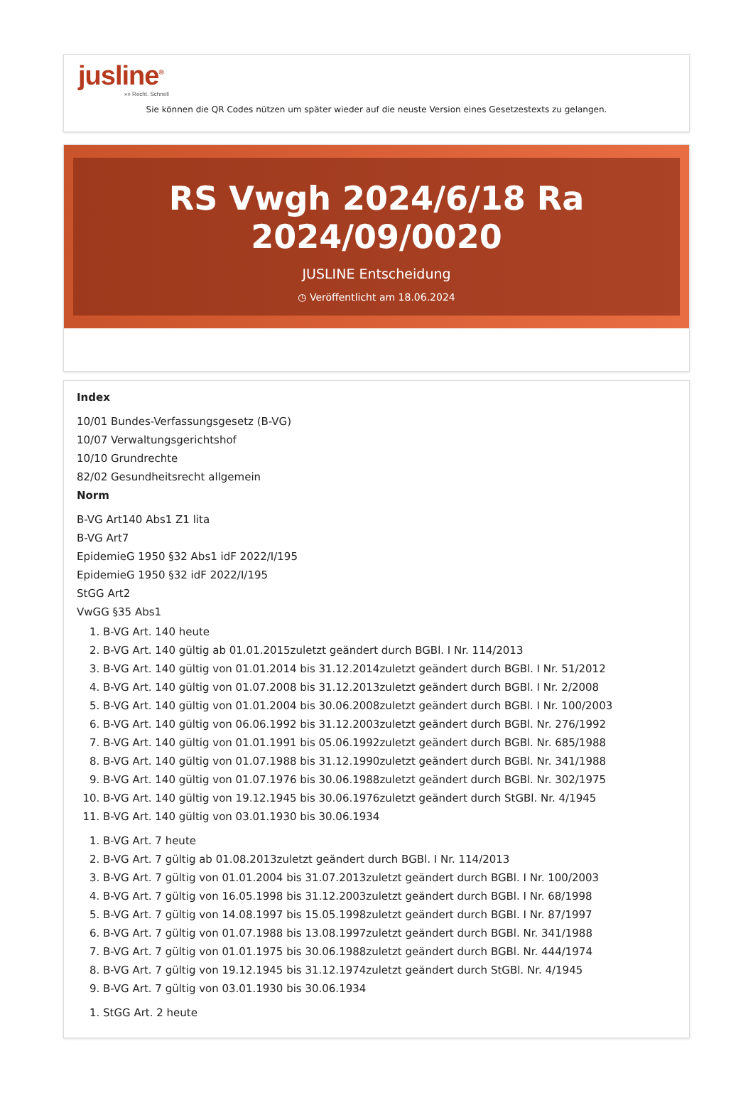jusline<sup>®</sup>
»» Recht. Schnell
Sie können die QR Codes nützen um später wieder auf die neuste Version eines Gesetzestexts zu gelangen.
RS Vwgh 2024/6/18 Ra 2024/09/0020
JUSLINE Entscheidung
◷ Veröffentlicht am 18.06.2024
Index
10/01 Bundes-Verfassungsgesetz (B-VG)
10/07 Verwaltungsgerichtshof
10/10 Grundrechte
82/02 Gesundheitsrecht allgemein
Norm
B-VG Art140 Abs1 Z1 lita
B-VG Art7
EpidemieG 1950 §32 Abs1 idF 2022/I/195
EpidemieG 1950 §32 idF 2022/I/195
StGG Art2
VwGG §35 Abs1
1. B-VG Art. 140 heute
2. B-VG Art. 140 gültig ab 01.01.2015zuletzt geändert durch BGBl. I Nr. 114/2013
3. B-VG Art. 140 gültig von 01.01.2014 bis 31.12.2014zuletzt geändert durch BGBl. I Nr. 51/2012
4. B-VG Art. 140 gültig von 01.07.2008 bis 31.12.2013zuletzt geändert durch BGBl. I Nr. 2/2008
5. B-VG Art. 140 gültig von 01.01.2004 bis 30.06.2008zuletzt geändert durch BGBl. I Nr. 100/2003
6. B-VG Art. 140 gültig von 06.06.1992 bis 31.12.2003zuletzt geändert durch BGBl. Nr. 276/1992
7. B-VG Art. 140 gültig von 01.01.1991 bis 05.06.1992zuletzt geändert durch BGBl. Nr. 685/1988
8. B-VG Art. 140 gültig von 01.07.1988 bis 31.12.1990zuletzt geändert durch BGBl. Nr. 341/1988
9. B-VG Art. 140 gültig von 01.07.1976 bis 30.06.1988zuletzt geändert durch BGBl. Nr. 302/1975
10. B-VG Art. 140 gültig von 19.12.1945 bis 30.06.1976zuletzt geändert durch StGBl. Nr. 4/1945
11. B-VG Art. 140 gültig von 03.01.1930 bis 30.06.1934
1. B-VG Art. 7 heute
2. B-VG Art. 7 gültig ab 01.08.2013zuletzt geändert durch BGBl. I Nr. 114/2013
3. B-VG Art. 7 gültig von 01.01.2004 bis 31.07.2013zuletzt geändert durch BGBl. I Nr. 100/2003
4. B-VG Art. 7 gültig von 16.05.1998 bis 31.12.2003zuletzt geändert durch BGBl. I Nr. 68/1998
5. B-VG Art. 7 gültig von 14.08.1997 bis 15.05.1998zuletzt geändert durch BGBl. I Nr. 87/1997
6. B-VG Art. 7 gültig von 01.07.1988 bis 13.08.1997zuletzt geändert durch BGBl. Nr. 341/1988
7. B-VG Art. 7 gültig von 01.01.1975 bis 30.06.1988zuletzt geändert durch BGBl. Nr. 444/1974
8. B-VG Art. 7 gültig von 19.12.1945 bis 31.12.1974zuletzt geändert durch StGBl. Nr. 4/1945
9. B-VG Art. 7 gültig von 03.01.1930 bis 30.06.1934
1. StGG Art. 2 heute